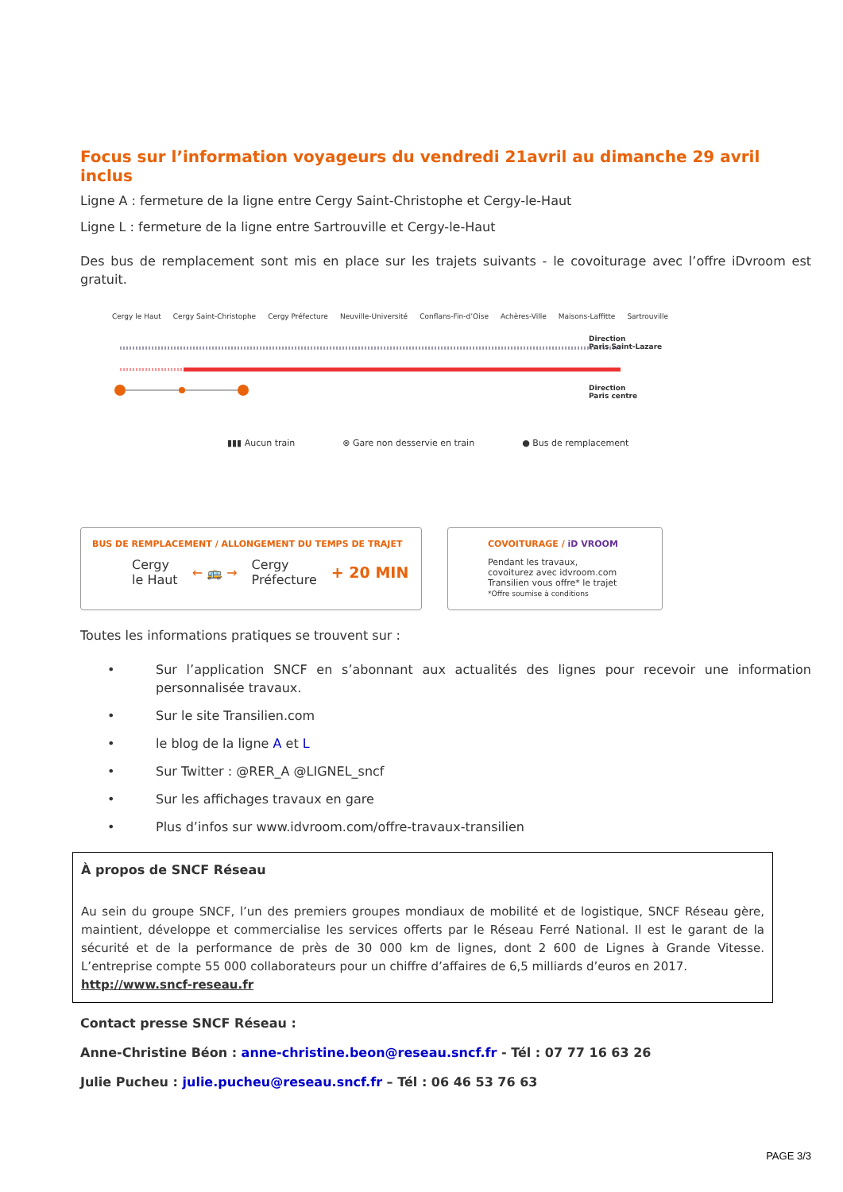Focus sur l’information voyageurs du vendredi 21avril au dimanche 29 avril inclus
Ligne A : fermeture de la ligne entre Cergy Saint-Christophe et Cergy-le-Haut
Ligne L : fermeture de la ligne entre Sartrouville et Cergy-le-Haut
Des bus de remplacement sont mis en place sur les trajets suivants - le covoiturage avec l’offre iDvroom est gratuit.
Cergy le Haut Cergy Saint-Christophe Cergy Préfecture Neuville-Université Conflans-Fin-d’Oise Achères-Ville Maisons-Laffitte Sartrouville
Direction
Paris Saint-Lazare
Direction
Paris centre
▮▮▮ Aucun train ⊗ Gare non desservie en train ● Bus de remplacement
BUS DE REMPLACEMENT / ALLONGEMENT DU TEMPS DE TRAJET
Cergy
le Haut ← 🚌 → Cergy
Préfecture + 20 MIN
COVOITURAGE / iD VROOM
Pendant les travaux,
covoiturez avec idvroom.com
Transilien vous offre* le trajet
*Offre soumise à conditions
Toutes les informations pratiques se trouvent sur :
• Sur l’application SNCF en s’abonnant aux actualités des lignes pour recevoir une information personnalisée travaux.
• Sur le site Transilien.com
• le blog de la ligne A et L
• Sur Twitter : @RER_A @LIGNEL_sncf
• Sur les affichages travaux en gare
• Plus d’infos sur www.idvroom.com/offre-travaux-transilien
À propos de SNCF Réseau
Au sein du groupe SNCF, l’un des premiers groupes mondiaux de mobilité et de logistique, SNCF Réseau gère, maintient, développe et commercialise les services offerts par le Réseau Ferré National. Il est le garant de la sécurité et de la performance de près de 30 000 km de lignes, dont 2 600 de Lignes à Grande Vitesse. L’entreprise compte 55 000 collaborateurs pour un chiffre d’affaires de 6,5 milliards d’euros en 2017.
http://www.sncf-reseau.fr
Contact presse SNCF Réseau :
Anne-Christine Béon : anne-christine.beon@reseau.sncf.fr - Tél : 07 77 16 63 26
Julie Pucheu : julie.pucheu@reseau.sncf.fr – Tél : 06 46 53 76 63
PAGE 3/3